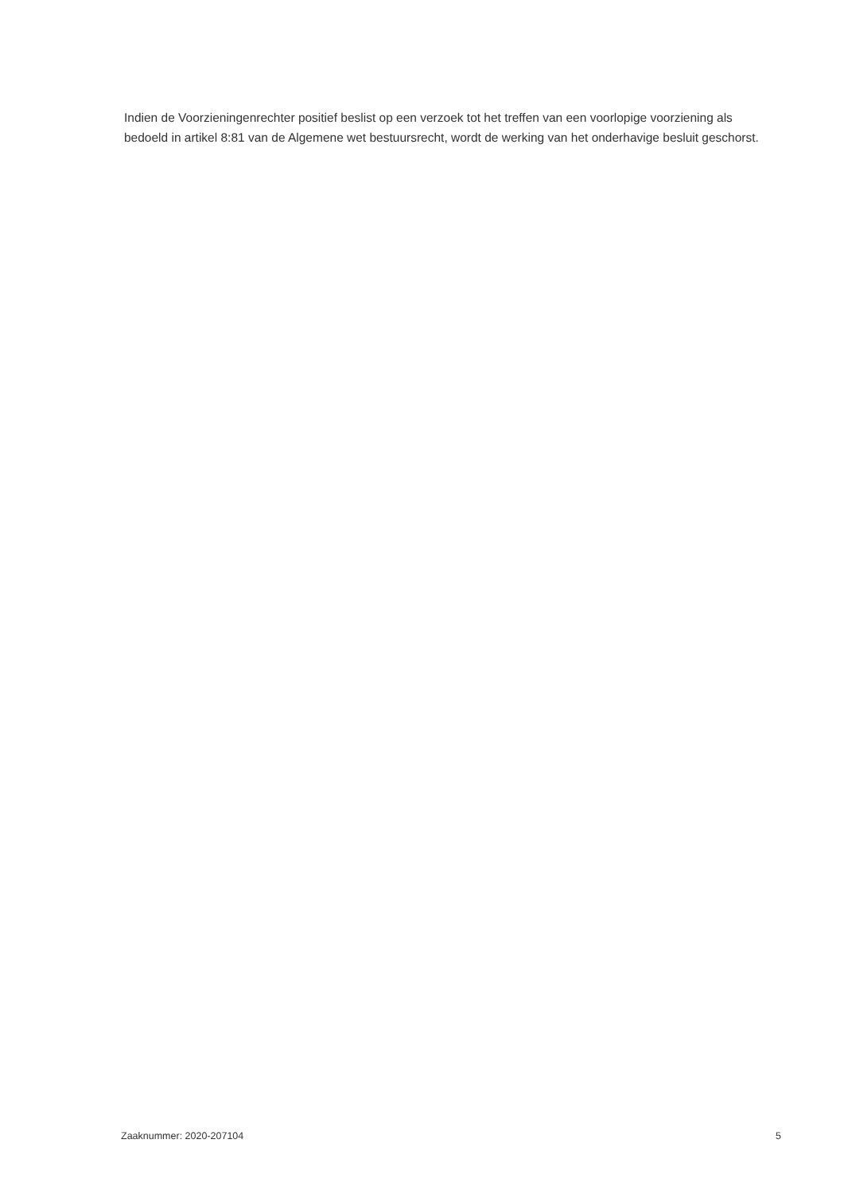Indien de Voorzieningenrechter positief beslist op een verzoek tot het treffen van een voorlopige voorziening als bedoeld in artikel 8:81 van de Algemene wet bestuursrecht, wordt de werking van het onderhavige besluit geschorst.
Zaaknummer: 2020-207104 5